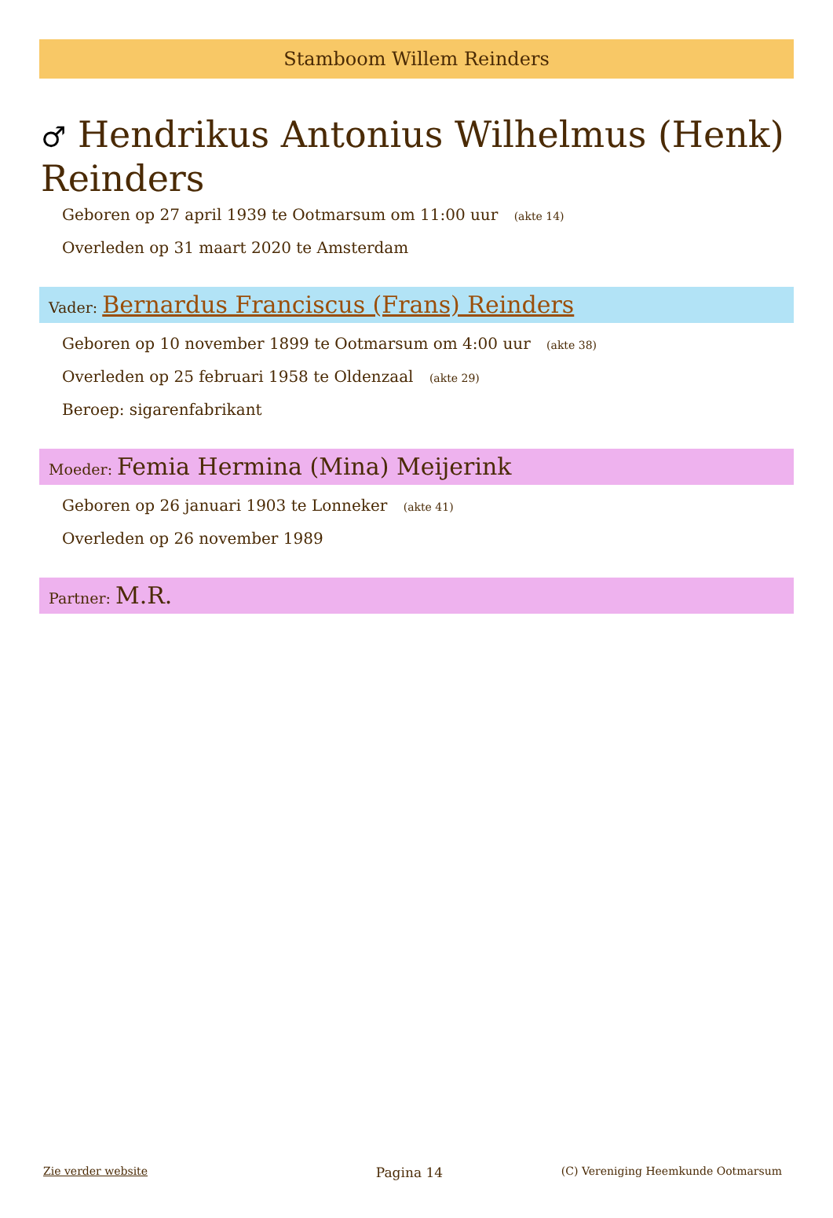Stamboom Willem Reinders
♂ Hendrikus Antonius Wilhelmus (Henk) Reinders
Geboren op 27 april 1939 te Ootmarsum om 11:00 uur (akte 14)
Overleden op 31 maart 2020 te Amsterdam
Vader: Bernardus Franciscus (Frans) Reinders
Geboren op 10 november 1899 te Ootmarsum om 4:00 uur (akte 38)
Overleden op 25 februari 1958 te Oldenzaal (akte 29)
Beroep: sigarenfabrikant
Moeder: Femia Hermina (Mina) Meijerink
Geboren op 26 januari 1903 te Lonneker (akte 41)
Overleden op 26 november 1989
Partner: M.R.
Zie verder website Pagina 14 (C) Vereniging Heemkunde Ootmarsum